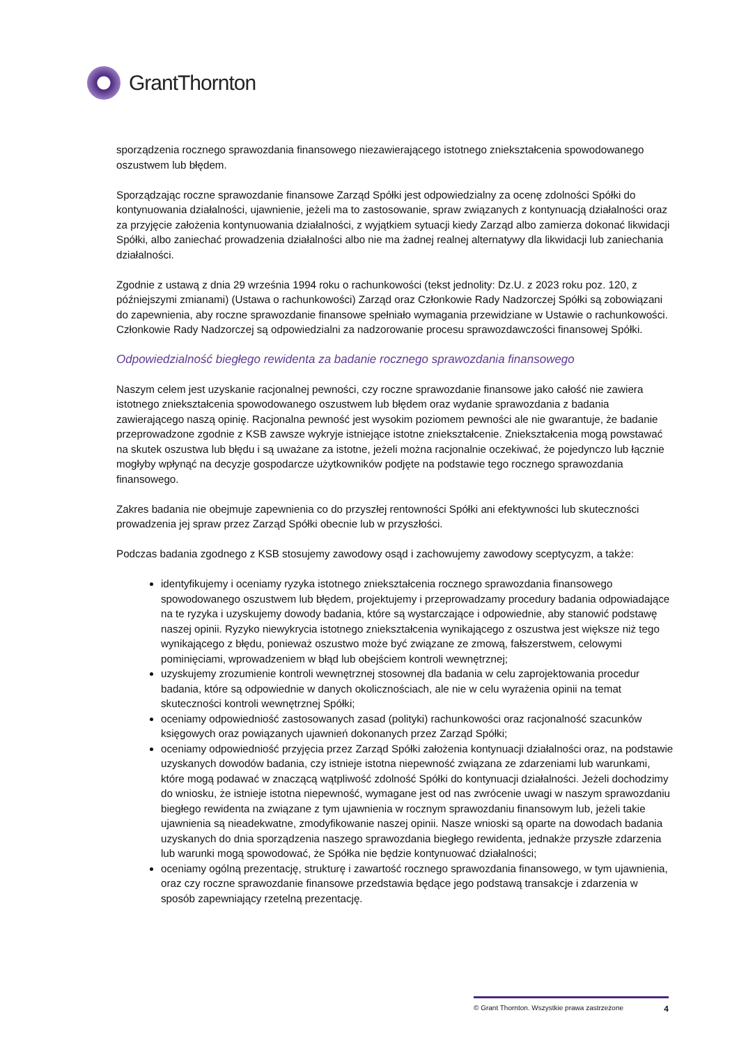GrantThornton
sporządzenia rocznego sprawozdania finansowego niezawierającego istotnego zniekształcenia spowodowanego oszustwem lub błędem.
Sporządzając roczne sprawozdanie finansowe Zarząd Spółki jest odpowiedzialny za ocenę zdolności Spółki do kontynuowania działalności, ujawnienie, jeżeli ma to zastosowanie, spraw związanych z kontynuacją działalności oraz za przyjęcie założenia kontynuowania działalności, z wyjątkiem sytuacji kiedy Zarząd albo zamierza dokonać likwidacji Spółki, albo zaniechać prowadzenia działalności albo nie ma żadnej realnej alternatywy dla likwidacji lub zaniechania działalności.
Zgodnie z ustawą z dnia 29 września 1994 roku o rachunkowości (tekst jednolity: Dz.U. z 2023 roku poz. 120, z późniejszymi zmianami) (Ustawa o rachunkowości) Zarząd oraz Członkowie Rady Nadzorczej Spółki są zobowiązani do zapewnienia, aby roczne sprawozdanie finansowe spełniało wymagania przewidziane w Ustawie o rachunkowości. Członkowie Rady Nadzorczej są odpowiedzialni za nadzorowanie procesu sprawozdawczości finansowej Spółki.
Odpowiedzialność biegłego rewidenta za badanie rocznego sprawozdania finansowego
Naszym celem jest uzyskanie racjonalnej pewności, czy roczne sprawozdanie finansowe jako całość nie zawiera istotnego zniekształcenia spowodowanego oszustwem lub błędem oraz wydanie sprawozdania z badania zawierającego naszą opinię. Racjonalna pewność jest wysokim poziomem pewności ale nie gwarantuje, że badanie przeprowadzone zgodnie z KSB zawsze wykryje istniejące istotne zniekształcenie. Zniekształcenia mogą powstawać na skutek oszustwa lub błędu i są uważane za istotne, jeżeli można racjonalnie oczekiwać, że pojedynczo lub łącznie mogłyby wpłynąć na decyzje gospodarcze użytkowników podjęte na podstawie tego rocznego sprawozdania finansowego.
Zakres badania nie obejmuje zapewnienia co do przyszłej rentowności Spółki ani efektywności lub skuteczności prowadzenia jej spraw przez Zarząd Spółki obecnie lub w przyszłości.
Podczas badania zgodnego z KSB stosujemy zawodowy osąd i zachowujemy zawodowy sceptycyzm, a także:
identyfikujemy i oceniamy ryzyka istotnego zniekształcenia rocznego sprawozdania finansowego spowodowanego oszustwem lub błędem, projektujemy i przeprowadzamy procedury badania odpowiadające na te ryzyka i uzyskujemy dowody badania, które są wystarczające i odpowiednie, aby stanowić podstawę naszej opinii. Ryzyko niewykrycia istotnego zniekształcenia wynikającego z oszustwa jest większe niż tego wynikającego z błędu, ponieważ oszustwo może być związane ze zmową, fałszerstwem, celowymi pominięciami, wprowadzeniem w błąd lub obejściem kontroli wewnętrznej;
uzyskujemy zrozumienie kontroli wewnętrznej stosownej dla badania w celu zaprojektowania procedur badania, które są odpowiednie w danych okolicznościach, ale nie w celu wyrażenia opinii na temat skuteczności kontroli wewnętrznej Spółki;
oceniamy odpowiedniość zastosowanych zasad (polityki) rachunkowości oraz racjonalność szacunków księgowych oraz powiązanych ujawnień dokonanych przez Zarząd Spółki;
oceniamy odpowiedniość przyjęcia przez Zarząd Spółki założenia kontynuacji działalności oraz, na podstawie uzyskanych dowodów badania, czy istnieje istotna niepewność związana ze zdarzeniami lub warunkami, które mogą podawać w znaczącą wątpliwość zdolność Spółki do kontynuacji działalności. Jeżeli dochodzimy do wniosku, że istnieje istotna niepewność, wymagane jest od nas zwrócenie uwagi w naszym sprawozdaniu biegłego rewidenta na związane z tym ujawnienia w rocznym sprawozdaniu finansowym lub, jeżeli takie ujawnienia są nieadekwatne, zmodyfikowanie naszej opinii. Nasze wnioski są oparte na dowodach badania uzyskanych do dnia sporządzenia naszego sprawozdania biegłego rewidenta, jednakże przyszłe zdarzenia lub warunki mogą spowodować, że Spółka nie będzie kontynuować działalności;
oceniamy ogólną prezentację, strukturę i zawartość rocznego sprawozdania finansowego, w tym ujawnienia, oraz czy roczne sprawozdanie finansowe przedstawia będące jego podstawą transakcje i zdarzenia w sposób zapewniający rzetelną prezentację.
© Grant Thornton. Wszystkie prawa zastrzeżone 4